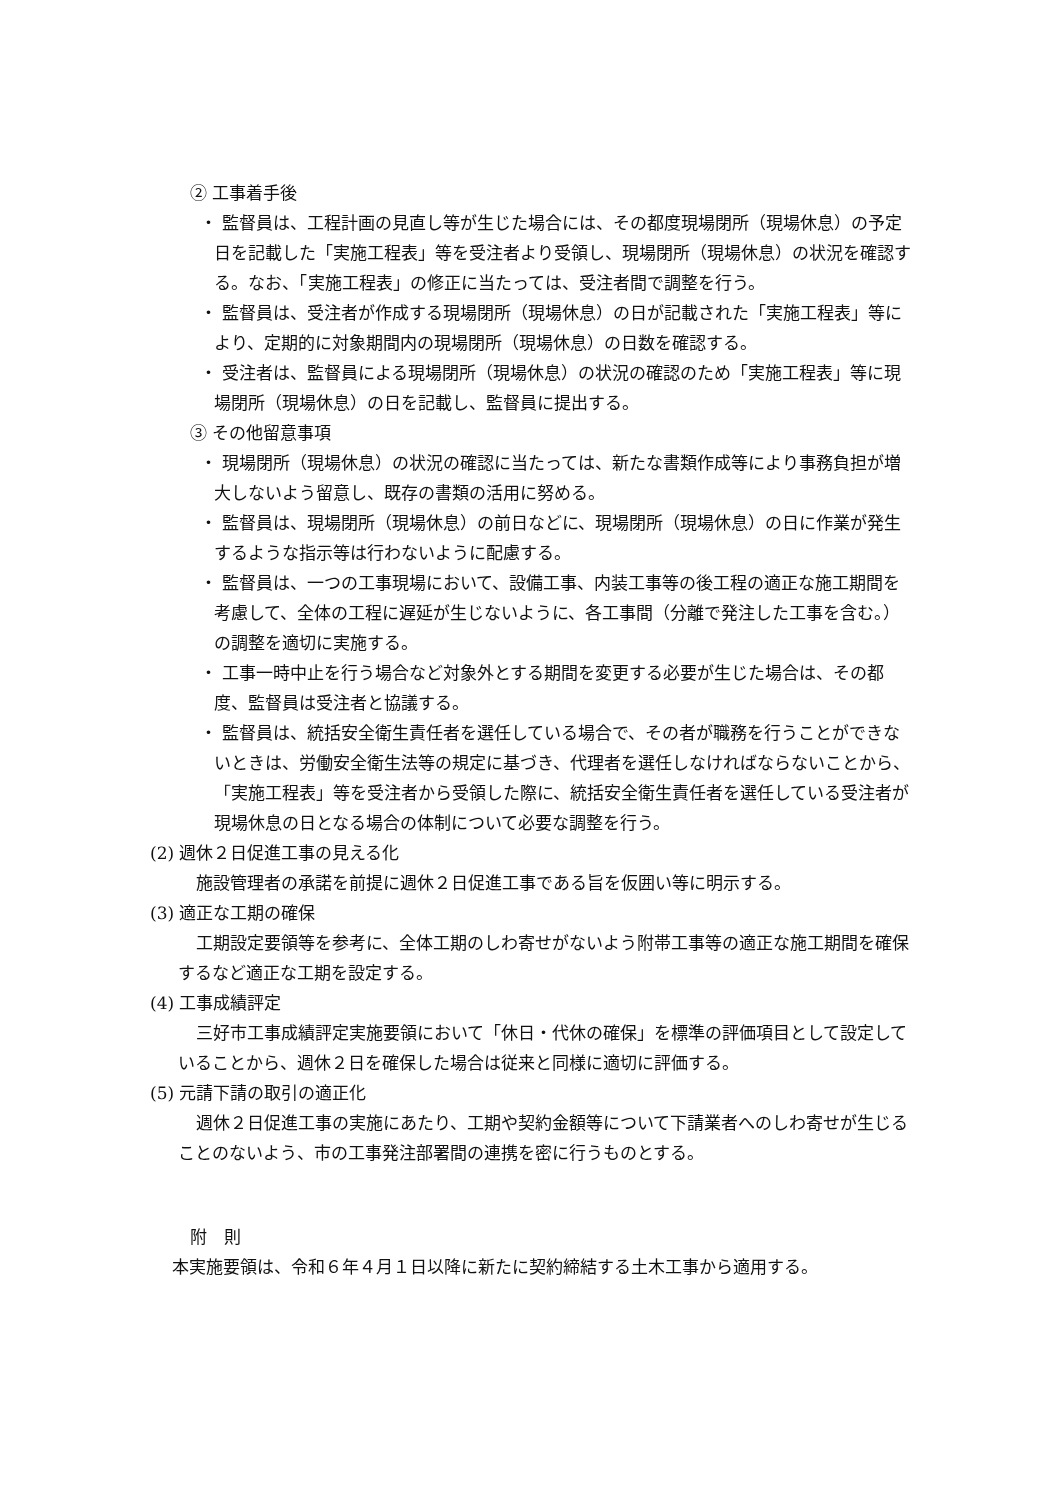② 工事着手後
・ 監督員は、工程計画の見直し等が生じた場合には、その都度現場閉所（現場休息）の予定日を記載した「実施工程表」等を受注者より受領し、現場閉所（現場休息）の状況を確認する。なお、「実施工程表」の修正に当たっては、受注者間で調整を行う。
・ 監督員は、受注者が作成する現場閉所（現場休息）の日が記載された「実施工程表」等により、定期的に対象期間内の現場閉所（現場休息）の日数を確認する。
・ 受注者は、監督員による現場閉所（現場休息）の状況の確認のため「実施工程表」等に現場閉所（現場休息）の日を記載し、監督員に提出する。
③ その他留意事項
・ 現場閉所（現場休息）の状況の確認に当たっては、新たな書類作成等により事務負担が増大しないよう留意し、既存の書類の活用に努める。
・ 監督員は、現場閉所（現場休息）の前日などに、現場閉所（現場休息）の日に作業が発生するような指示等は行わないように配慮する。
・ 監督員は、一つの工事現場において、設備工事、内装工事等の後工程の適正な施工期間を考慮して、全体の工程に遅延が生じないように、各工事間（分離で発注した工事を含む。）の調整を適切に実施する。
・ 工事一時中止を行う場合など対象外とする期間を変更する必要が生じた場合は、その都度、監督員は受注者と協議する。
・ 監督員は、統括安全衛生責任者を選任している場合で、その者が職務を行うことができないときは、労働安全衛生法等の規定に基づき、代理者を選任しなければならないことから、「実施工程表」等を受注者から受領した際に、統括安全衛生責任者を選任している受注者が現場休息の日となる場合の体制について必要な調整を行う。
(2) 週休２日促進工事の見える化
施設管理者の承諾を前提に週休２日促進工事である旨を仮囲い等に明示する。
(3) 適正な工期の確保
工期設定要領等を参考に、全体工期のしわ寄せがないよう附帯工事等の適正な施工期間を確保するなど適正な工期を設定する。
(4) 工事成績評定
三好市工事成績評定実施要領において「休日・代休の確保」を標準の評価項目として設定していることから、週休２日を確保した場合は従来と同様に適切に評価する。
(5) 元請下請の取引の適正化
週休２日促進工事の実施にあたり、工期や契約金額等について下請業者へのしわ寄せが生じることのないよう、市の工事発注部署間の連携を密に行うものとする。
附　則
本実施要領は、令和６年４月１日以降に新たに契約締結する土木工事から適用する。